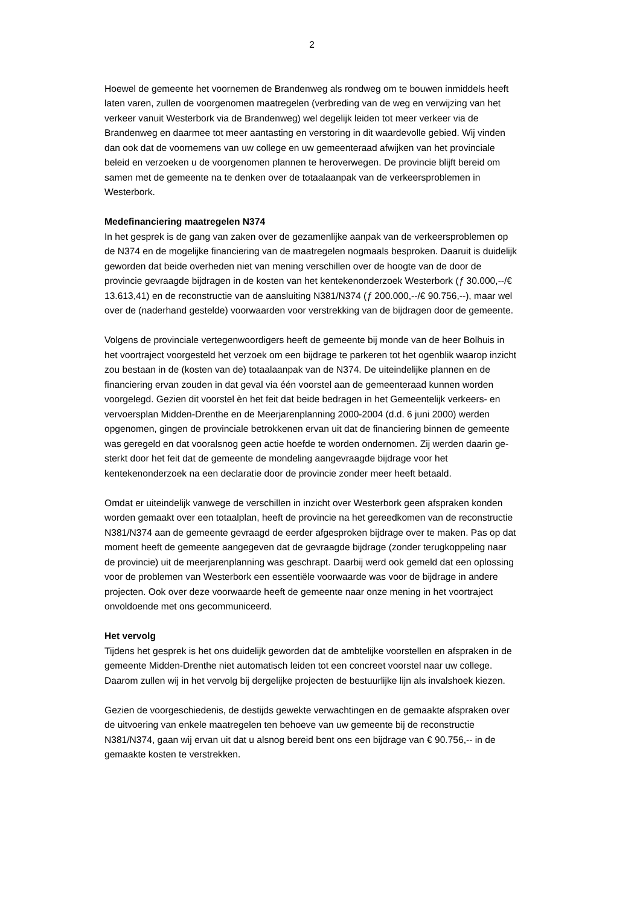2
Hoewel de gemeente het voornemen de Brandenweg als rondweg om te bouwen inmiddels heeft laten varen, zullen de voorgenomen maatregelen (verbreding van de weg en verwijzing van het verkeer vanuit Westerbork via de Brandenweg) wel degelijk leiden tot meer verkeer via de Brandenweg en daarmee tot meer aantasting en versto­ring in dit waardevolle gebied. Wij vinden dan ook dat de voornemens van uw college en uw gemeenteraad afwijken van het provinciale beleid en verzoeken u de voorge­nomen plannen te heroverwegen. De provincie blijft bereid om samen met de ge­meente na te denken over de totaalaanpak van de verkeersproblemen in Westerbork.
Medefinanciering maatregelen N374
In het gesprek is de gang van zaken over de gezamenlijke aanpak van de verkeers­problemen op de N374 en de mogelijke financiering van de maatregelen nogmaals besproken. Daaruit is duidelijk geworden dat beide overheden niet van mening ver­schillen over de hoogte van de door de provincie gevraagde bijdragen in de kosten van het kentekenonderzoek Westerbork (ƒ 30.000,--/€ 13.613,41) en de reconstructie van de aansluiting N381/N374 (ƒ 200.000,--/€ 90.756,--), maar wel over de (nader­hand gestelde) voorwaarden voor verstrekking van de bijdragen door de gemeente.
Volgens de provinciale vertegenwoordigers heeft de gemeente bij monde van de heer Bolhuis in het voortraject voorgesteld het verzoek om een bijdrage te parkeren tot het ogenblik waarop inzicht zou bestaan in de (kosten van de) totaalaanpak van de N374. De uiteindelijke plannen en de financiering ervan zouden in dat geval via één voorstel aan de gemeenteraad kunnen worden voorgelegd. Gezien dit voorstel èn het feit dat beide bedragen in het Gemeentelijk verkeers- en vervoersplan Midden-Drenthe en de Meerjarenplanning 2000-2004 (d.d. 6 juni 2000) werden opgenomen, gingen de pro­vinciale betrokkenen ervan uit dat de financiering binnen de gemeente was geregeld en dat vooralsnog geen actie hoefde te worden ondernomen. Zij werden daarin ge­sterkt door het feit dat de gemeente de mondeling aangevraagde bijdrage voor het kentekenonderzoek na een declaratie door de provincie zonder meer heeft betaald.
Omdat er uiteindelijk vanwege de verschillen in inzicht over Westerbork geen afspra­ken konden worden gemaakt over een totaalplan, heeft de provincie na het gereed­komen van de reconstructie N381/N374 aan de gemeente gevraagd de eerder afge­sproken bijdrage over te maken. Pas op dat moment heeft de gemeente aangegeven dat de gevraagde bijdrage (zonder terugkoppeling naar de provincie) uit de meer­jarenplanning was geschrapt. Daarbij werd ook gemeld dat een oplossing voor de problemen van Westerbork een essentiële voorwaarde was voor de bijdrage in andere projecten. Ook over deze voorwaarde heeft de gemeente naar onze mening in het voortraject onvoldoende met ons gecommuniceerd.
Het vervolg
Tijdens het gesprek is het ons duidelijk geworden dat de ambtelijke voorstellen en afspraken in de gemeente Midden-Drenthe niet automatisch leiden tot een concreet voorstel naar uw college. Daarom zullen wij in het vervolg bij dergelijke projecten de bestuurlijke lijn als invalshoek kiezen.
Gezien de voorgeschiedenis, de destijds gewekte verwachtingen en de gemaakte afspraken over de uitvoering van enkele maatregelen ten behoeve van uw gemeente bij de reconstructie N381/N374, gaan wij ervan uit dat u alsnog bereid bent ons een bijdrage van € 90.756,-- in de gemaakte kosten te verstrekken.